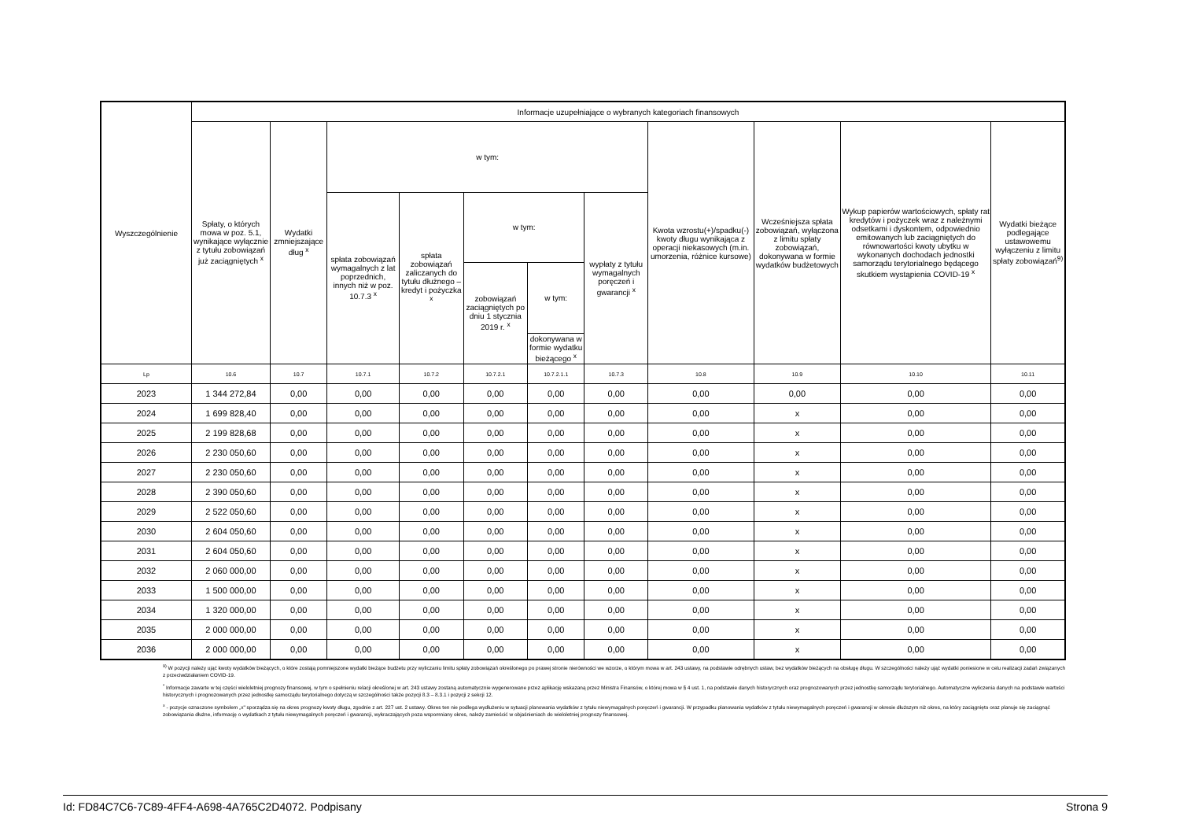| Wyszczególnienie | Informacje uzupełniające o wybranych kategoriach finansowych | | | | | | | | | | |
| --- | --- | --- | --- | --- | --- | --- | --- | --- | --- | --- | --- |
| | Spłaty, o których mowa w poz. 5.1, wynikające wyłącznie z tytułu zobowiązań już zaciągniętych <sup>x</sup> | Wydatki zmniejszające dług <sup>x</sup> | w tym: | | | | | Kwota wzrostu(+)/spadku(-) kwoty długu wynikająca z operacji niekasowych (m.in. umorzenia, różnice kursowe) | Wcześniejsza spłata zobowiązań, wyłączona z limitu spłaty zobowiązań, dokonywana w formie wydatków budżetowych | Wykup papierów wartościowych, spłaty rat kredytów i pożyczek wraz z należnymi odsetkami i dyskontem, odpowiednio emitowanych lub zaciągniętych do równowartości kwoty ubytku w wykonanych dochodach jednostki samorządu terytorialnego będącego skutkiem wystąpienia COVID-19 <sup>x</sup> | Wydatki bieżące podlegające ustawowemu wyłączeniu z limitu spłaty zobowiązań<sup>9)</sup> |
| | | | spłata zobowiązań wymagalnych z lat poprzednich, innych niż w poz. 10.7.3 <sup>x</sup> | spłata zobowiązań zaliczanych do tytułu dłużnego – kredyt i pożyczka <sup>x</sup> | w tym: | | wypłaty z tytułu wymagalnych poręczeń i gwarancji <sup>x</sup> | | | | |
| | | | | | zobowiązań zaciągniętych po dniu 1 stycznia 2019 r. <sup>x</sup> | w tym: | | | | | |
| | | | | | | dokonywana w formie wydatku bieżącego <sup>x</sup> | | | | | |
| Lp | 10.6 | 10.7 | 10.7.1 | 10.7.2 | 10.7.2.1 | 10.7.2.1.1 | 10.7.3 | 10.8 | 10.9 | 10.10 | 10.11 |
| 2023 | 1 344 272,84 | 0,00 | 0,00 | 0,00 | 0,00 | 0,00 | 0,00 | 0,00 | 0,00 | 0,00 | 0,00 |
| 2024 | 1 699 828,40 | 0,00 | 0,00 | 0,00 | 0,00 | 0,00 | 0,00 | 0,00 | x | 0,00 | 0,00 |
| 2025 | 2 199 828,68 | 0,00 | 0,00 | 0,00 | 0,00 | 0,00 | 0,00 | 0,00 | x | 0,00 | 0,00 |
| 2026 | 2 230 050,60 | 0,00 | 0,00 | 0,00 | 0,00 | 0,00 | 0,00 | 0,00 | x | 0,00 | 0,00 |
| 2027 | 2 230 050,60 | 0,00 | 0,00 | 0,00 | 0,00 | 0,00 | 0,00 | 0,00 | x | 0,00 | 0,00 |
| 2028 | 2 390 050,60 | 0,00 | 0,00 | 0,00 | 0,00 | 0,00 | 0,00 | 0,00 | x | 0,00 | 0,00 |
| 2029 | 2 522 050,60 | 0,00 | 0,00 | 0,00 | 0,00 | 0,00 | 0,00 | 0,00 | x | 0,00 | 0,00 |
| 2030 | 2 604 050,60 | 0,00 | 0,00 | 0,00 | 0,00 | 0,00 | 0,00 | 0,00 | x | 0,00 | 0,00 |
| 2031 | 2 604 050,60 | 0,00 | 0,00 | 0,00 | 0,00 | 0,00 | 0,00 | 0,00 | x | 0,00 | 0,00 |
| 2032 | 2 060 000,00 | 0,00 | 0,00 | 0,00 | 0,00 | 0,00 | 0,00 | 0,00 | x | 0,00 | 0,00 |
| 2033 | 1 500 000,00 | 0,00 | 0,00 | 0,00 | 0,00 | 0,00 | 0,00 | 0,00 | x | 0,00 | 0,00 |
| 2034 | 1 320 000,00 | 0,00 | 0,00 | 0,00 | 0,00 | 0,00 | 0,00 | 0,00 | x | 0,00 | 0,00 |
| 2035 | 2 000 000,00 | 0,00 | 0,00 | 0,00 | 0,00 | 0,00 | 0,00 | 0,00 | x | 0,00 | 0,00 |
| 2036 | 2 000 000,00 | 0,00 | 0,00 | 0,00 | 0,00 | 0,00 | 0,00 | 0,00 | x | 0,00 | 0,00 |
<sup>9)</sup> W pozycji należy ująć kwoty wydatków bieżących, o które zostają pomniejszone wydatki bieżące budżetu przy wyliczaniu limitu spłaty zobowiązań określonego po prawej stronie nierówności we wzorze, o którym mowa w art. 243 ustawy, na podstawie odrębnych ustaw, bez wydatków bieżących na obsługę długu. W szczególności należy ująć wydatki poniesione w celu realizacji zadań związanych z przeciwdziałaniem COVID-19.
<sup>*</sup> Informacje zawarte w tej części wieloletniej prognozy finansowej, w tym o spełnieniu relacji określonej w art. 243 ustawy zostaną automatycznie wygenerowane przez aplikację wskazaną przez Ministra Finansów, o której mowa w § 4 ust. 1, na podstawie danych historycznych oraz prognozowanych przez jednostkę samorządu terytorialnego. Automatyczne wyliczenia danych na podstawie wartości historycznych i prognozowanych przez jednostkę samorządu terytorialnego dotyczą w szczególności także pozycji 8.3 – 8.3.1 i pozycji z sekcji 12.
<sup>x</sup> - pozycje oznaczone symbolem „x" sporządza się na okres prognozy kwoty długu, zgodnie z art. 227 ust. 2 ustawy. Okres ten nie podlega wydłużeniu w sytuacji planowania wydatków z tytułu niewymagalnych poręczeń i gwarancji. W przypadku planowania wydatków z tytułu niewymagalnych poręczeń i gwarancji w okresie dłuższym niż okres, na który zaciągnięto oraz planuje się zaciągnąć zobowiązania dłużne, informację o wydatkach z tytułu niewymagalnych poręczeń i gwarancji, wykraczających poza wspomniany okres, należy zamieścić w objaśnieniach do wieloletniej prognozy finansowej.
Id: FD84C7C6-7C89-4FF4-A698-4A765C2D4072. Podpisany Strona 9